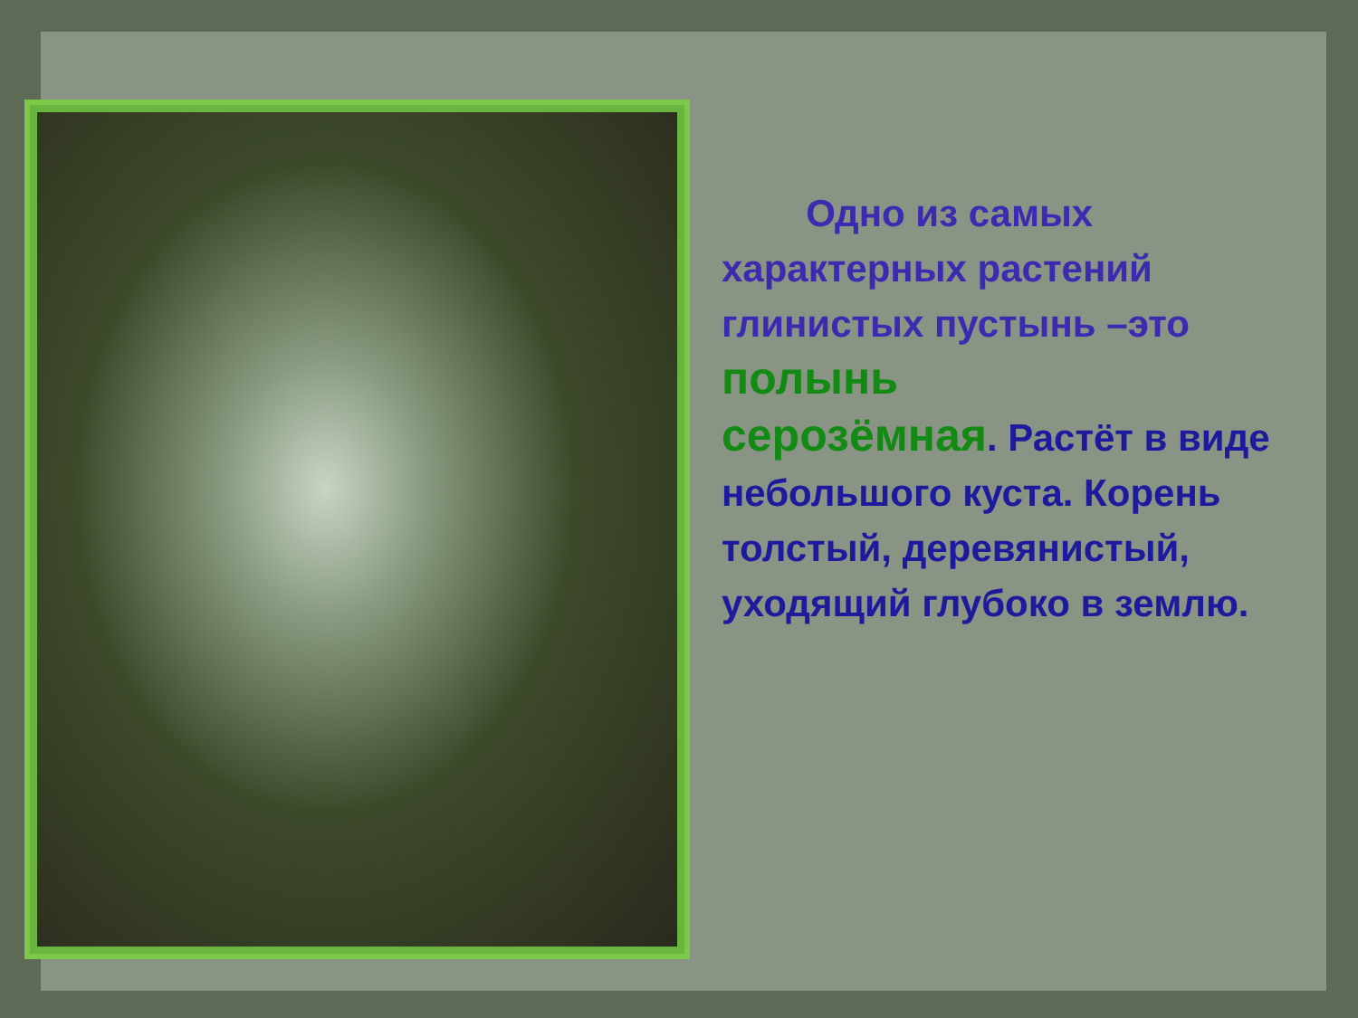Одно из самых характерных растений глинистых пустынь –это полынь серозёмная. Растёт в виде небольшого куста. Корень толстый, деревянистый, уходящий глубоко в землю.